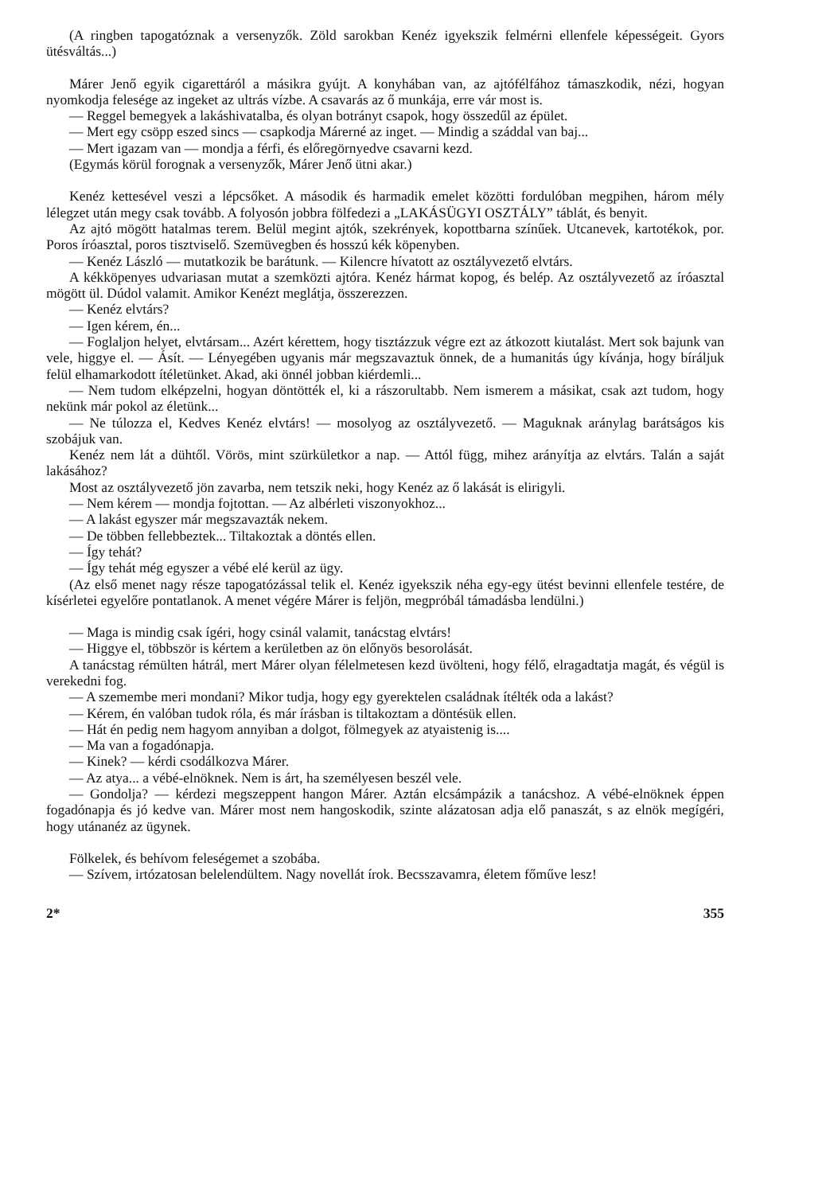(A ringben tapogatóznak a versenyzők. Zöld sarokban Kenéz igyekszik felmérni ellenfele képességeit. Gyors ütésváltás...)
Márer Jenő egyik cigarettáról a másikra gyújt. A konyhában van, az ajtófélfához támaszkodik, nézi, hogyan nyomkodja felesége az ingeket az ultrás vízbe. A csavarás az ő munkája, erre vár most is.
— Reggel bemegyek a lakáshivatalba, és olyan botrányt csapok, hogy összedűl az épület.
— Mert egy csöpp eszed sincs — csapkodja Márerné az inget. — Mindig a száddal van baj...
— Mert igazam van — mondja a férfi, és előregörnyedve csavarni kezd.
(Egymás körül forognak a versenyzők, Márer Jenő ütni akar.)
Kenéz kettesével veszi a lépcsőket. A második és harmadik emelet közötti fordulóban megpihen, három mély lélegzet után megy csak tovább. A folyosón jobbra fölfedezi a „LAKÁSÜGYI OSZTÁLY” táblát, és benyit.
Az ajtó mögött hatalmas terem. Belül megint ajtók, szekrények, kopottbarna színűek. Utcanevek, kartotékok, por. Poros íróasztal, poros tisztviselő. Szemüvegben és hosszú kék köpenyben.
— Kenéz László — mutatkozik be barátunk. — Kilencre hívatott az osztályvezető elvtárs.
A kékköpenyes udvariasan mutat a szemközti ajtóra. Kenéz hármat kopog, és belép. Az osztályvezető az íróasztal mögött ül. Dúdol valamit. Amikor Kenézt meglátja, összerezzen.
— Kenéz elvtárs?
— Igen kérem, én...
— Foglaljon helyet, elvtársam... Azért kérettem, hogy tisztázzuk végre ezt az átkozott kiutalást. Mert sok bajunk van vele, higgye el. — Ásít. — Lényegében ugyanis már megszavaztuk önnek, de a humanitás úgy kívánja, hogy bíráljuk felül elhamarkodott ítéletünket. Akad, aki önnél jobban kiérdemli...
— Nem tudom elképzelni, hogyan döntötték el, ki a rászorultabb. Nem ismerem a másikat, csak azt tudom, hogy nekünk már pokol az életünk...
— Ne túlozza el, Kedves Kenéz elvtárs! — mosolyog az osztályvezető. — Maguknak aránylag barátságos kis szobájuk van.
Kenéz nem lát a dühtől. Vörös, mint szürkületkor a nap. — Attól függ, mihez arányítja az elvtárs. Talán a saját lakásához?
Most az osztályvezető jön zavarba, nem tetszik neki, hogy Kenéz az ő lakását is elirigyli.
— Nem kérem — mondja fojtottan. — Az albérleti viszonyokhoz...
— A lakást egyszer már megszavazták nekem.
— De többen fellebbeztek... Tiltakoztak a döntés ellen.
— Így tehát?
— Így tehát még egyszer a vébé elé kerül az ügy.
(Az első menet nagy része tapogatózással telik el. Kenéz igyekszik néha egy-egy ütést bevinni ellenfele testére, de kísérletei egyelőre pontatlanok. A menet végére Márer is feljön, megpróbál támadásba lendülni.)
— Maga is mindig csak ígéri, hogy csinál valamit, tanácstag elvtárs!
— Higgye el, többször is kértem a kerületben az ön előnyös besorolását.
A tanácstag rémülten hátrál, mert Márer olyan félelmetesen kezd üvölteni, hogy félő, elragadtatja magát, és végül is verekedni fog.
— A szemembe meri mondani? Mikor tudja, hogy egy gyerektelen családnak ítélték oda a lakást?
— Kérem, én valóban tudok róla, és már írásban is tiltakoztam a döntésük ellen.
— Hát én pedig nem hagyom annyiban a dolgot, fölmegyek az atyaistenig is....
— Ma van a fogadónapja.
— Kinek? — kérdi csodálkozva Márer.
— Az atya... a vébé-elnöknek. Nem is árt, ha személyesen beszél vele.
— Gondolja? — kérdezi megszeppent hangon Márer. Aztán elcsámpázik a tanácshoz. A vébé-elnöknek éppen fogadónapja és jó kedve van. Márer most nem hangoskodik, szinte alázatosan adja elő panaszát, s az elnök megígéri, hogy utánanéz az ügynek.
Fölkelek, és behívom feleségemet a szobába.
— Szívem, irtózatosan belelendültem. Nagy novellát írok. Becsszavamra, életem főműve lesz!
2* 355